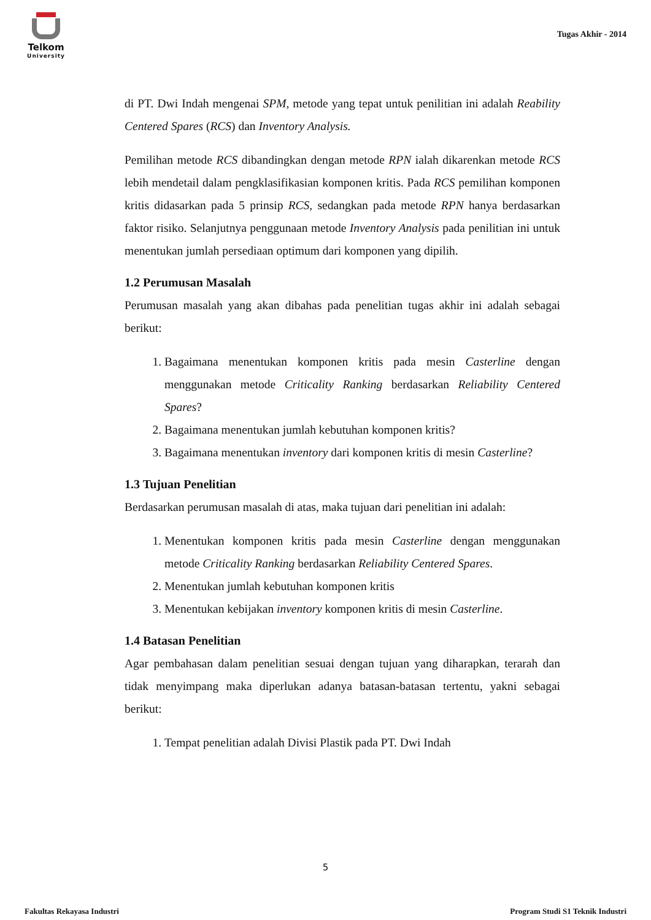Telkom
University
Tugas Akhir - 2014
di PT. Dwi Indah mengenai SPM, metode yang tepat untuk penilitian ini adalah Reability Centered Spares (RCS) dan Inventory Analysis.
Pemilihan metode RCS dibandingkan dengan metode RPN ialah dikarenkan metode RCS lebih mendetail dalam pengklasifikasian komponen kritis. Pada RCS pemilihan komponen kritis didasarkan pada 5 prinsip RCS, sedangkan pada metode RPN hanya berdasarkan faktor risiko. Selanjutnya penggunaan metode Inventory Analysis pada penilitian ini untuk menentukan jumlah persediaan optimum dari komponen yang dipilih.
1.2 Perumusan Masalah
Perumusan masalah yang akan dibahas pada penelitian tugas akhir ini adalah sebagai berikut:
1. Bagaimana menentukan komponen kritis pada mesin Casterline dengan menggunakan metode Criticality Ranking berdasarkan Reliability Centered Spares?
2. Bagaimana menentukan jumlah kebutuhan komponen kritis?
3. Bagaimana menentukan inventory dari komponen kritis di mesin Casterline?
1.3 Tujuan Penelitian
Berdasarkan perumusan masalah di atas, maka tujuan dari penelitian ini adalah:
1. Menentukan komponen kritis pada mesin Casterline dengan menggunakan metode Criticality Ranking berdasarkan Reliability Centered Spares.
2. Menentukan jumlah kebutuhan komponen kritis
3. Menentukan kebijakan inventory komponen kritis di mesin Casterline.
1.4 Batasan Penelitian
Agar pembahasan dalam penelitian sesuai dengan tujuan yang diharapkan, terarah dan tidak menyimpang maka diperlukan adanya batasan-batasan tertentu, yakni sebagai berikut:
1. Tempat penelitian adalah Divisi Plastik pada PT. Dwi Indah
5
Fakultas Rekayasa Industri Program Studi S1 Teknik Industri